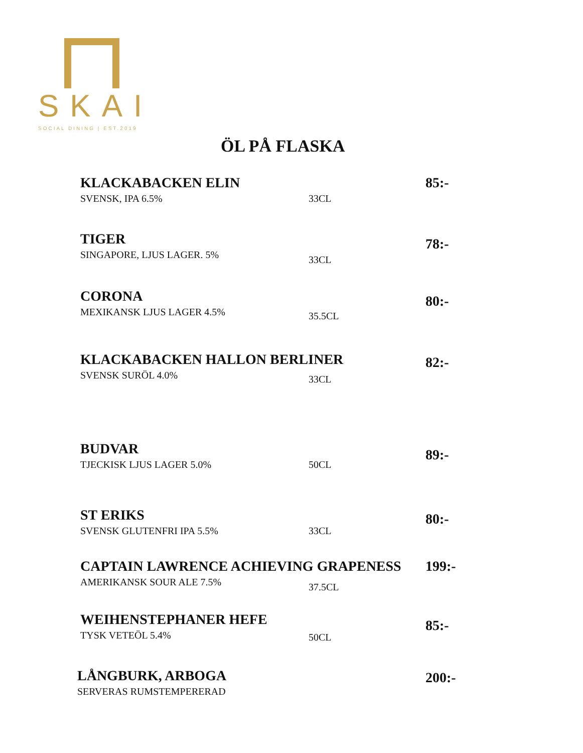SKAI
SOCIAL DINING | EST.2019
ÖL PÅ FLASKA
KLACKABACKEN ELIN
SVENSK, IPA 6.5%
33CL
85:-
TIGER
SINGAPORE, LJUS LAGER. 5%
33CL
78:-
CORONA
MEXIKANSK LJUS LAGER 4.5%
35.5CL
80:-
KLACKABACKEN HALLON BERLINER
SVENSK SURÖL 4.0%
33CL
82:-
BUDVAR
TJECKISK LJUS LAGER 5.0%
50CL
89:-
ST ERIKS
SVENSK GLUTENFRI IPA 5.5%
33CL
80:-
CAPTAIN LAWRENCE ACHIEVING GRAPENESS
AMERIKANSK SOUR ALE 7.5%
37.5CL
199:-
WEIHENSTEPHANER HEFE
TYSK VETEÖL 5.4%
50CL
85:-
LÅNGBURK, ARBOGA
SERVERAS RUMSTEMPERERAD
200:-